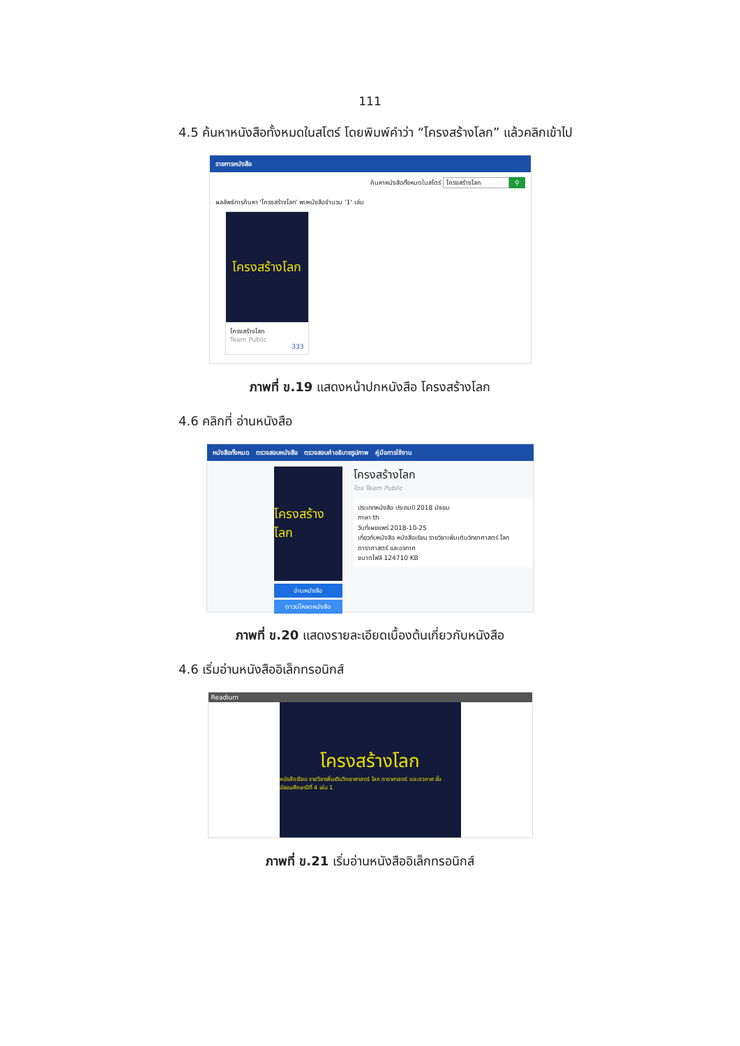111
4.5 ค้นหาหนังสือทั้งหมดในสโตร์ โดยพิมพ์คำว่า “โครงสร้างโลก” แล้วคลิกเข้าไป
รายการหนังสือ
ค้นหาหนังสือทั้งหมดในสโตร์ โครงสร้างโลก ⚲
ผลลัพธ์การค้นหา 'โครงสร้างโลก' พบหนังสือจำนวน '1' เล่ม
โครงสร้างโลก
โครงสร้างโลก
Team Public
333
ภาพที่ ข.19 แสดงหน้าปกหนังสือ โครงสร้างโลก
4.6 คลิกที่ อ่านหนังสือ
หนังสือทั้งหมด ตรวจสอบหนังสือ ตรวจสอบคำอธิบายรูปภาพ คู่มือการใช้งาน
โครงสร้างโลก
อ่านหนังสือ
ดาวน์โหลดหนังสือ
โครงสร้างโลก
โดย Team Public
ประเภทหนังสือ ประถมปี 2018 มัธยม
ภาษา th
วันที่เผยแพร่ 2018-10-25
เกี่ยวกับหนังสือ หนังสือเรียน รายวิชาเพิ่มเติมวิทยาศาสตร์ โลก ดาราศาสตร์ และอวกาศ
ขนาดไฟล์ 124710 KB
ภาพที่ ข.20 แสดงรายละเอียดเบื้องต้นเกี่ยวกับหนังสือ
4.6 เริ่มอ่านหนังสืออิเล็กทรอนิกส์
Readium
โครงสร้างโลก
หนังสือเรียน รายวิชาเพิ่มเติมวิทยาศาสตร์ โลก ดาราศาสตร์ และอวกาศ ชั้นมัธยมศึกษาปีที่ 4 เล่ม 1
ภาพที่ ข.21 เริ่มอ่านหนังสืออิเล็กทรอนิกส์